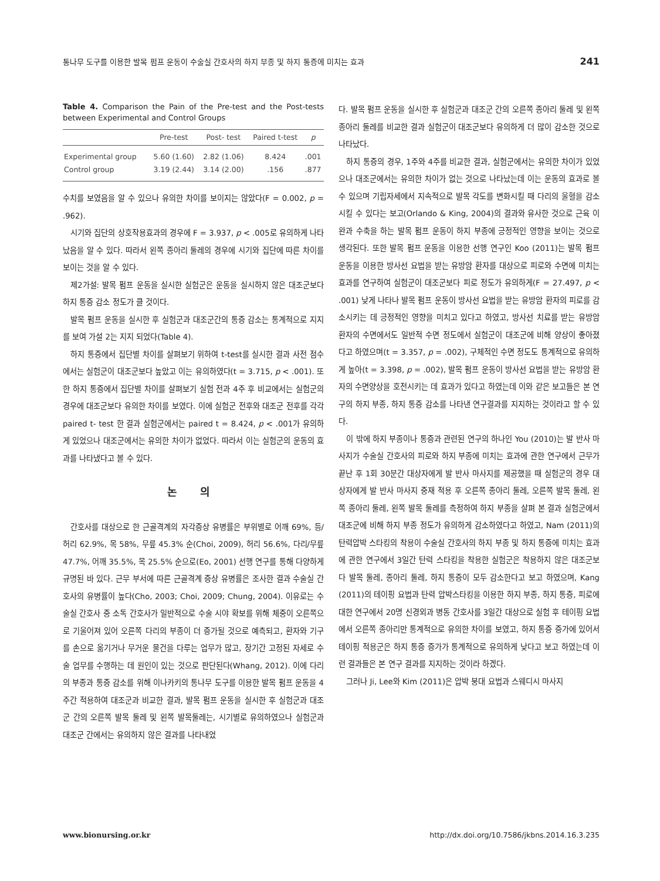통나무 도구를 이용한 발목 펌프 운동이 수술실 간호사의 하지 부종 및 하지 통증에 미치는 효과 241
Table 4. Comparison the Pain of the Pre-test and the Post-tests between Experimental and Control Groups
| | Pre-test | Post- test | Paired t-test | p |
| --- | --- | --- | --- | --- |
| Experimental group | 5.60 (1.60) | 2.82 (1.06) | 8.424 | .001 |
| Control group | 3.19 (2.44) | 3.14 (2.00) | .156 | .877 |
수치를 보였음을 알 수 있으나 유의한 차이를 보이지는 않았다(F = 0.002, p = .962).
시기와 집단의 상호작용효과의 경우에 F = 3.937, p < .005로 유의하게 나타났음을 알 수 있다. 따라서 왼쪽 종아리 둘레의 경우에 시기와 집단에 따른 차이를 보이는 것을 알 수 있다.
제2가설: 발목 펌프 운동을 실시한 실험군은 운동을 실시하지 않은 대조군보다 하지 통증 감소 정도가 클 것이다.
발목 펌프 운동을 실시한 후 실험군과 대조군간의 통증 감소는 통계적으로 지지를 보여 가설 2는 지지 되었다(Table 4).
하지 통증에서 집단별 차이를 살펴보기 위하여 t-test를 실시한 결과 사전 점수에서는 실험군이 대조군보다 높았고 이는 유의하였다(t = 3.715, p < .001). 또한 하지 통증에서 집단별 차이를 살펴보기 실험 전과 4주 후 비교에서는 실험군의 경우에 대조군보다 유의한 차이를 보였다. 이에 실험군 전후와 대조군 전후를 각각 paired t- test 한 결과 실험군에서는 paired t = 8.424, p < .001가 유의하게 있었으나 대조군에서는 유의한 차이가 없었다. 따라서 이는 실험군의 운동의 효과를 나타냈다고 볼 수 있다.
논 의
간호사를 대상으로 한 근골격계의 자각증상 유병률은 부위별로 어깨 69%, 등/허리 62.9%, 목 58%, 무릎 45.3% 순(Choi, 2009), 허리 56.6%, 다리/무릎 47.7%, 어깨 35.5%, 목 25.5% 순으로(Eo, 2001) 선행 연구를 통해 다양하게 규명된 바 있다. 근무 부서에 따른 근골격계 증상 유병률은 조사한 결과 수술실 간호사의 유병률이 높다(Cho, 2003; Choi, 2009; Chung, 2004). 이유로는 수술실 간호사 중 소독 간호사가 일반적으로 수술 시야 확보를 위해 체중이 오른쪽으로 기울어져 있어 오른쪽 다리의 부종이 더 증가될 것으로 예측되고, 환자와 기구를 손으로 옮기거나 무거운 물건을 다루는 업무가 많고, 장기간 고정된 자세로 수술 업무를 수행하는 데 원인이 있는 것으로 판단된다(Whang, 2012). 이에 다리의 부종과 통증 감소를 위해 이나카키의 통나무 도구를 이용한 발목 펌프 운동을 4주간 적용하여 대조군과 비교한 결과, 발목 펌프 운동을 실시한 후 실험군과 대조군 간의 오른쪽 발목 둘레 및 왼쪽 발목둘레는, 시기별로 유의하였으나 실험군과 대조군 간에서는 유의하지 않은 결과를 나타내었
다. 발목 펌프 운동을 실시한 후 실험군과 대조군 간의 오른쪽 종아리 둘레 및 왼쪽 종아리 둘레를 비교한 결과 실험군이 대조군보다 유의하게 더 많이 감소한 것으로 나타났다.
하지 통증의 경우, 1주와 4주를 비교한 결과, 실험군에서는 유의한 차이가 있었으나 대조군에서는 유의한 차이가 없는 것으로 나타났는데 이는 운동의 효과로 볼 수 있으며 기립자세에서 지속적으로 발목 각도를 변화시킬 때 다리의 울혈을 감소시킬 수 있다는 보고(Orlando & King, 2004)의 결과와 유사한 것으로 근육 이완과 수축을 하는 발목 펌프 운동이 하지 부종에 긍정적인 영향을 보이는 것으로 생각된다. 또한 발목 펌프 운동을 이용한 선행 연구인 Koo (2011)는 발목 펌프 운동을 이용한 방사선 요법을 받는 유방암 환자를 대상으로 피로와 수면에 미치는 효과를 연구하여 실험군이 대조군보다 피로 정도가 유의하게(F = 27.497, p < .001) 낮게 나타나 발목 펌프 운동이 방사선 요법을 받는 유방암 환자의 피로를 감소시키는 데 긍정적인 영향을 미치고 있다고 하였고, 방사선 치료를 받는 유방암 환자의 수면에서도 일반적 수면 정도에서 실험군이 대조군에 비해 양상이 좋아졌다고 하였으며(t = 3.357, p = .002), 구체적인 수면 정도도 통계적으로 유의하게 높아(t = 3.398, p = .002), 발목 펌프 운동이 방사선 요법을 받는 유방암 환자의 수면양상을 호전시키는 데 효과가 있다고 하였는데 이와 같은 보고들은 본 연구의 하지 부종, 하지 통증 감소를 나타낸 연구결과를 지지하는 것이라고 할 수 있다.
이 밖에 하지 부종이나 통증과 관련된 연구의 하나인 You (2010)는 발 반사 마사지가 수술실 간호사의 피로와 하지 부종에 미치는 효과에 관한 연구에서 근무가 끝난 후 1회 30분간 대상자에게 발 반사 마사지를 제공했을 때 실험군의 경우 대상자에게 발 반사 마사지 중재 적용 후 오른쪽 종아리 둘레, 오른쪽 발목 둘레, 왼쪽 종아리 둘레, 왼쪽 발목 둘레를 측정하여 하지 부종을 살펴 본 결과 실험군에서 대조군에 비해 하지 부종 정도가 유의하게 감소하였다고 하였고, Nam (2011)의 탄력압박 스타킹의 착용이 수술실 간호사의 하지 부종 및 하지 통증에 미치는 효과에 관한 연구에서 3일간 탄력 스타킹을 착용한 실험군은 착용하지 않은 대조군보다 발목 둘레, 종아리 둘레, 하지 통증이 모두 감소한다고 보고 하였으며, Kang (2011)의 테이핑 요법과 탄력 압박스타킹을 이용한 하지 부종, 하지 통증, 피로에 대한 연구에서 20명 신경외과 병동 간호사를 3일간 대상으로 실험 후 테이핑 요법에서 오른쪽 종아리만 통계적으로 유의한 차이를 보였고, 하지 통증 증가에 있어서 테이핑 적용군은 하지 통증 증가가 통계적으로 유의하게 낮다고 보고 하였는데 이런 결과들은 본 연구 결과를 지지하는 것이라 하겠다.
그러나 Ji, Lee와 Kim (2011)은 압박 붕대 요법과 스웨디시 마사지
www.bionursing.or.kr http://dx.doi.org/10.7586/jkbns.2014.16.3.235